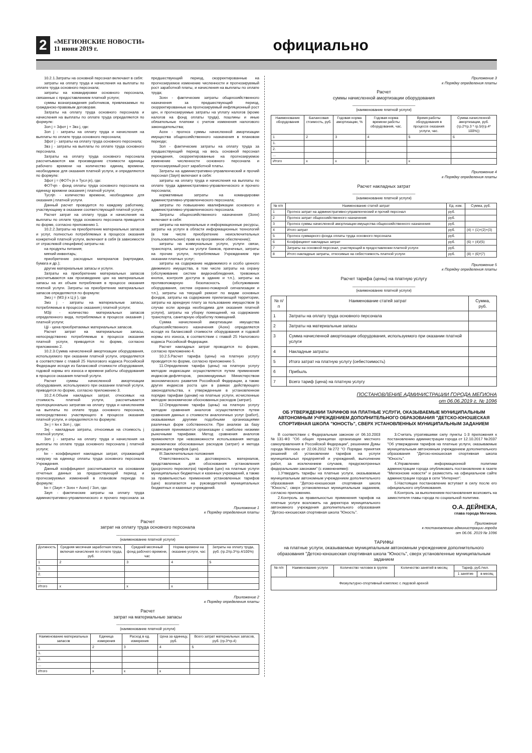2
«МЕГИОНСКИЕ НОВОСТИ»
11 июня 2019 г.
официально
10.2.1.Затраты на основной персонал включают в себя:
затраты на оплату труда и начисления на выплаты по оплате труда основного персонала;
затраты на командировки основного персонала, связанные с предоставлением платной услуги;
суммы вознаграждения работников, привлекаемых по гражданско-правовым договорам.
Затраты на оплату труда основного персонала и начисления на выплаты по оплате труда определяются по формуле:
Зоп j = Зфот j + Звз j, где:
Зоп j - затраты на оплату труда и начисления на выплаты по оплате труда основного персонала;
Зфот j - затраты на оплату труда основного персонала;
Звз j - затраты на выплаты по оплате труда основного персонала.
Затраты на оплату труда основного персонала рассчитываются как произведение стоимости единицы рабочего времени на количество единиц времени, необходимое для оказания платной услуги, и определяются по формуле:
Зфот j = (ФОТч jn x Тусл jn), где:
ФОТчjn - фонд оплаты труда основного персонала на единицу времени оказания j платной услуги;
Туслjn - количество времени, необходимое для оказания j платной услуги.
Данный расчет проводится по каждому работнику, участвующему в оказании соответствующей платной услуги.
Расчет затрат на оплату труда и начисления на выплаты по оплате труда основного персонала приводится по форме, согласно приложению 1.
10.2.2.Затраты на приобретение материальных запасов и услуг, полностью потребляемых в процессе оказания конкретной платной услуги, включают в себя (в зависимости от отраслевой специфики) затраты на:
на продукты питания;
мягкий инвентарь;
приобретение расходных материалов (картриджи, бумага и др.);
другие материальные запасы и услуги.
Затраты на приобретение материальных запасов рассчитываются как произведение цен на материальные запасы на их объем потребления в процессе оказания платной услуги. Затраты на приобретение материальных запасов определяются по формуле:
Змз j = (МЗ ji x Ц ji ), где
Змз j - затраты на материальные запасы, потребляемые в процессе оказания j платной услуги;
МЗji - количество материальных запасов определенного вида, потребляемых в процессе оказания j платной услуги;
Цji - цена приобретаемых материальных запасов.
Расчет затрат на материальные запасы, непосредственно потребляемые в процессе оказания платной услуги, приводится по форме, согласно приложению 2.
10.2.3.Сумма начисленной амортизации оборудования, используемого при оказании платной услуги, определяется в соответствии с главой 25 Налогового кодекса Российской Федерации исходя из балансовой стоимости оборудования, годовой нормы его износа и времени работы оборудования в процессе оказания платной услуги.
Расчет суммы начисленной амортизации оборудования, используемого при оказании платной услуги, приводится по форме, согласно приложению 3.
10.2.4.Объем накладных затрат, относимых на стоимость платной услуги, рассчитывается пропорционально затратам на оплату труда и начислениям на выплаты по оплате труда основного персонала, непосредственно участвующего в процессе оказания платной услуги, и определяется по формуле:
Зн j = kн x Зоп j , где:
Знj - накладные затраты, относимые на стоимость j платной услуги;
Зоп j - затраты на оплату труда и начисления на выплаты по оплате труда основного персонала j платной услуги;
kн - коэффициент накладных затрат, отражающий нагрузку на единицу оплаты труда основного персонала Учреждения.
Данный коэффициент рассчитывается на основании отчетных данных за предшествующий период и прогнозируемых изменений в плановом периоде по формуле:
kн = (Зауп + Зохн + Аохн) / Зоп, где:
Зауп - фактические затраты на оплату труда административно-управленческого и прочего персонала за предшествующий период, скорректированные на прогнозируемое изменение численности и прогнозируемый рост заработной платы, и начисления на выплаты по оплате труда;
Зохн - фактические затраты общехозяйственного назначения за предшествующий период, скорректированные на прогнозируемый инфляционный рост цен, и прогнозируемые затраты на уплату налогов (кроме налогов на фонд оплаты труда), пошлины и иные обязательные платежи с учетом изменения налогового законодательства;
Аохн - прогноз суммы начисленной амортизации имущества общехозяйственного назначения в плановом периоде;
Зоп - фактические затраты на оплату труда за предшествующий период на весь основной персонал учреждения, скорректированные на прогнозируемое изменение численности основного персонала и прогнозируемый рост заработной платы.
Затраты на административно-управленческий и прочий персонал (Зауп) включают в себя:
затраты на оплату труда и начисления на выплаты по оплате труда административно-управленческого и прочего персонала;
нормативные затраты на командировки административно-управленческого персонала;
затраты по повышению квалификации основного и административно-управленческого персонала.
Затраты общехозяйственного назначения (Зохн) включают в себя:
затраты на материальные и информационные ресурсы, затраты на услуги в области информационных технологий (в том числе приобретение неисключительных (пользовательских) прав на программное обеспечение);
затраты на коммунальные услуги, услуги связи, транспорта, затраты на услуги банков, прачечных, затраты на прочие услуги, потребляемые Учреждением при оказании платных услуг;
затраты на содержание недвижимого и особо ценного движимого имущества, в том числе затраты на охрану (обслуживание систем видеонаблюдения, тревожных кнопок, контроля доступа в здание и т.п.), затраты на противопожарную безопасность (обслуживание оборудования, систем охранно-пожарной сигнализации и т.п.), затраты на текущий ремонт по видам основных фондов, затраты на содержание прилегающей территории, затраты на арендную плату за пользование имуществом (в случае если аренда необходима для оказания платной услуги), затраты на уборку помещений, на содержание транспорта, санитарную обработку помещений.
Сумма начисленной амортизации имущества общехозяйственного назначения (Аохн) определяется исходя из балансовой стоимости оборудования и годовой нормы его износа, в соответствии с главой 25 Налогового кодекса Российской Федерации.
Расчет накладных затрат проводится по форме, согласно приложению 4.
10.2.5.Расчет тарифа (цены) на платную услугу проводится по форме, согласно приложению 5.
11.Определение тарифа (цены) на платную услугу методом индексации осуществляется путем применения индексов-дефляторов, рекомендуемых Министерством экономического развития Российской Федерации, а также других индексов роста цен в рамках действующего законодательства, к утвержденным в установленном порядке тарифам (ценам) на платные услуги, исчисленные методом экономически обоснованных расходов (затрат).
12.Определение тарифа (цены) на платную услугу методом сравнения аналогов осуществляется путем сравнения данных о стоимости аналогичных услуг (работ), оказываемых другими подобными организациями различных форм собственности. При анализе за базу сравнения принимаются организации с наиболее низкими рыночными тарифами. Метод сравнения аналогов применяется при невозможности использования метода экономически обоснованных расходов (затрат) и метода индексации тарифов (цен).
III.Заключительные положения
Ответственность за достоверность материалов, представленных для обоснования установления (досрочного пересмотра) тарифов (цен) на платные услуги муниципальных бюджетных и казенных учреждений, а также за правильностью применения установленных тарифов (цен) возлагается на руководителей муниципальных бюджетных и казенных учреждений.
Приложение 1
к Порядку определения платы
Расчет
затрат на оплату труда основного персонала
______________________________
(наименование платной услуги)
| Должность | Средняя месячная заработная плата, включая начисления по оплате труда, руб. | Средний месячный фонд рабочего времени, час | Норма времени на оказание услуги, час | Затраты на оплату труда, руб. (гр.2/гр.3*гр.4/100%) |
| --- | --- | --- | --- | --- |
| 1 | 2 | 3 | 4 | 5 |
| 1. | | | | |
| 2. | | | | |
| ... | | | | |
| Итого | x | x | x | |
Приложение 2
к Порядку определения платы
Расчет
затрат на материальные запасы
______________________________
(наименование платной услуги)
| Наименование материальных запасов | Единица измерения | Расход в ед. измерения | Цена за единицу, руб. | Всего затрат материальных запасов, руб. (гр.3*гр.4) |
| --- | --- | --- | --- | --- |
| 1 | 2 | 3 | 4 | 5 |
| 1. | | | | |
| 2. | | | | |
| ... | | | | |
| Итого | x | x | x | |
Приложение 3
к Порядку определения платы
Расчет
суммы начисленной амортизации оборудования
______________________________
(наименование платной услуги)
| Наименование оборудования | Балансовая стоимость, руб. | Годовая норма амортизации, % | Годовая норма времени работы оборудования, час. | Время работы оборудования в процессе оказания услуги, час. | Сумма начисленной амортизации, руб. (гр.2*гр.3 * гр.5/(гр.4* 100%)) |
| --- | --- | --- | --- | --- | --- |
| 1 | 2 | 3 | 4 | 5 | 6 |
| 1. | | | | | |
| 2. | | | | | |
| ... | | | | | |
| Итого | x | x | x | x | |
Приложение 4
к Порядку определения платы
Расчет накладных затрат
______________________________
(наименование платной услуги)
| № п/п | Наименование статей затрат | Ед. изм. | Сумма, руб. |
| --- | --- | --- | --- |
| 1 | Прогноз затрат на административно-управленческий и прочий персонал | руб. | |
| 2 | Прогноз затрат общехозяйственного назначения | руб. | |
| 3 | Прогноз суммы начисленной амортизации имущества общехозяйственного назначения | руб. | |
| 4 | Итого затрат | руб. | (4) = (1)+(2)+(3) |
| 5 | Прогноз суммарного фонда оплаты труда основного персонала | руб. | |
| 6 | Коэффициент накладных затрат | руб. | (6) = (4)/(5) |
| 7 | Затраты на основной персонал, участвующий в предоставлении платной услуги | руб. | |
| 8 | Итого накладные затраты, относимые на себестоимость платной услуги | руб. | (8) = (6)*(7) |
Приложение 5
к Порядку определения платы
Расчет тарифа (цены) на платную услугу
______________________________
(наименование платной услуги)
| № п/п | Наименование статей затрат | Сумма, руб. |
| --- | --- | --- |
| 1 | Затраты на оплату труда основного персонала | |
| 2 | Затраты на материальные запасы | |
| 3 | Сумма начисленной амортизации оборудования, используемого при оказании платной услуги | |
| 4 | Накладные затраты | |
| 5 | Итого затрат на платную услугу (себестоимость) | |
| 6 | Прибыль | |
| 7 | Всего тариф (цена) на платную услугу | |
ПОСТАНОВЛЕНИЕ АДМИНИСТРАЦИИ ГОРОДА МЕГИОНА
от 06.06.2019 г. № 1096
ОБ УТВЕРЖДЕНИИ ТАРИФОВ НА ПЛАТНЫЕ УСЛУГИ, ОКАЗЫВАЕМЫЕ МУНИЦИПАЛЬНЫМ АВТОНОМНЫМ УЧРЕЖДЕНИЕМ ДОПОЛНИТЕЛЬНОГО ОБРАЗОВАНИЯ "ДЕТСКО-ЮНОШЕСКАЯ СПОРТИВНАЯ ШКОЛА "ЮНОСТЬ", СВЕРХ УСТАНОВЛЕННЫХ МУНИЦИПАЛЬНЫМ ЗАДАНИЕМ
В соответствии с Федеральным законом от 06.10.2003 №131-ФЗ "Об общих принципах организации местного самоуправления в Российской Федерации", решением Думы города Мегиона от 22.06.2012 №272 "О Порядке принятия решений об установлении тарифов на услуги муниципальных предприятий и учреждений, выполнение работ, за исключением случаев, предусмотренных федеральными законами" (с изменениями):
1.Утвердить тарифы на платные услуги, оказываемые муниципальным автономным учреждением дополнительного образования "Детско-юношеская спортивная школа "Юность", сверх установленных муниципальным заданием, согласно приложению.
2.Контроль за правильностью применения тарифов на платные услуги возложить на директора муниципального автономного учреждения дополнительного образования "Детско-юношеская спортивная школа "Юность".
3.Считать утратившими силу пункты 1-3 приложения к постановлению администрации города от 12.10.2017 №2037 "Об утверждении тарифов на платные услуги, оказываемые муниципальным автономным учреждением дополнительного образования "Детско-юношеская спортивная школа "Юность".
4.Управлению информационной политики администрации города опубликовать постановление в газете "Мегионские новости" и разместить на официальном сайте администрации города в сети "Интернет".
5.Настоящее постановление вступает в силу после его официального опубликования.
6.Контроль за выполнением постановления возложить на заместителя главы города по социальной политике.
О.А. ДЕЙНЕКА,
глава города Мегиона.
Приложение
к постановлению администрации города
от 06.06. 2019 № 1096
ТАРИФЫ
на платные услуги, оказываемые муниципальным автономным учреждением дополнительного образования "Детско-юношеская спортивная школа "Юность", сверх установленные муниципальным заданием
| № п/п | Наименование услуги | Количество человек в группе | Количество занятий в месяц | Тариф, руб./чел. | |
| --- | --- | --- | --- | --- | --- |
| | | | | 1 занятие | в месяц |
| Физкультурно-спортивный комплекс с ледовой ареной | | | | | |